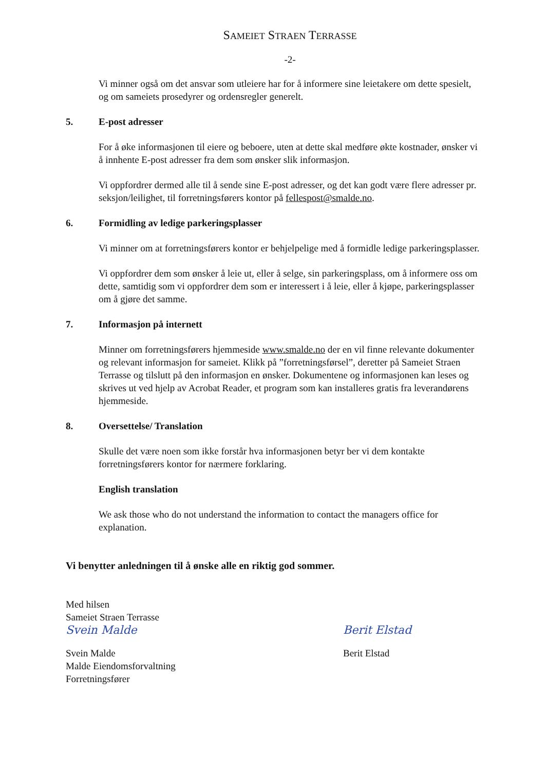SAMEIET STRAEN TERRASSE
-2-
Vi minner også om det ansvar som utleiere har for å informere sine leietakere om dette spesielt, og om sameiets prosedyrer og ordensregler generelt.
5. E-post adresser
For å øke informasjonen til eiere og beboere, uten at dette skal medføre økte kostnader, ønsker vi å innhente E-post adresser fra dem som ønsker slik informasjon.
Vi oppfordrer dermed alle til å sende sine E-post adresser, og det kan godt være flere adresser pr. seksjon/leilighet, til forretningsførers kontor på fellespost@smalde.no.
6. Formidling av ledige parkeringsplasser
Vi minner om at forretningsførers kontor er behjelpelige med å formidle ledige parkeringsplasser.
Vi oppfordrer dem som ønsker å leie ut, eller å selge, sin parkeringsplass, om å informere oss om dette, samtidig som vi oppfordrer dem som er interessert i å leie, eller å kjøpe, parkeringsplasser om å gjøre det samme.
7. Informasjon på internett
Minner om forretningsførers hjemmeside www.smalde.no der en vil finne relevante dokumenter og relevant informasjon for sameiet. Klikk på ”forretningsførsel”, deretter på Sameiet Straen Terrasse og tilslutt på den informasjon en ønsker. Dokumentene og informasjonen kan leses og skrives ut ved hjelp av Acrobat Reader, et program som kan installeres gratis fra leverandørens hjemmeside.
8. Oversettelse/ Translation
Skulle det være noen som ikke forstår hva informasjonen betyr ber vi dem kontakte forretningsførers kontor for nærmere forklaring.
English translation
We ask those who do not understand the information to contact the managers office for explanation.
Vi benytter anledningen til å ønske alle en riktig god sommer.
Med hilsen
Sameiet Straen Terrasse
Svein Malde
Svein Malde
Malde Eiendomsforvaltning
Forretningsfører
Berit Elstad
Berit Elstad